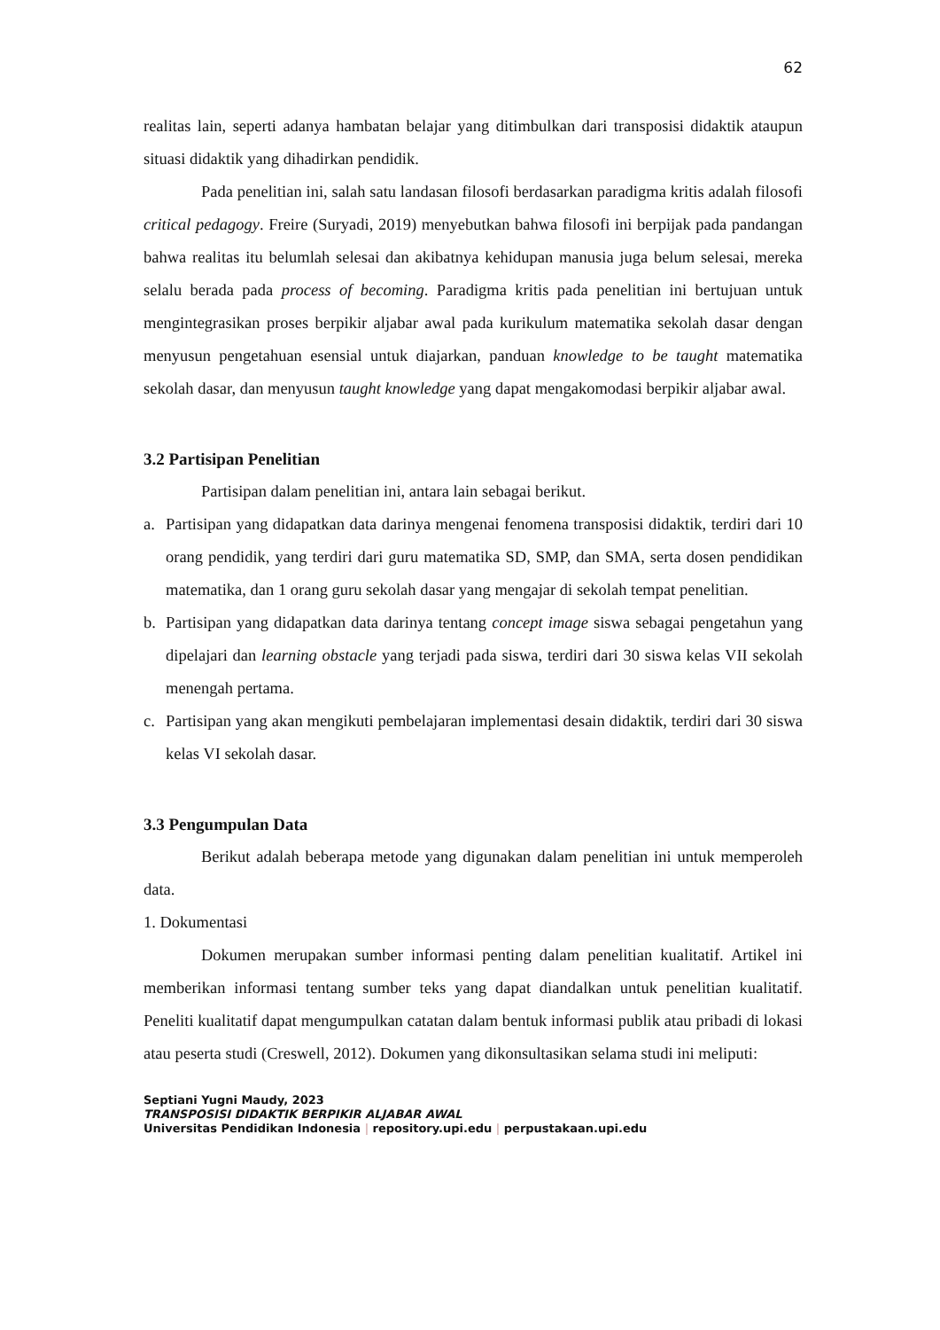62
realitas lain, seperti adanya hambatan belajar yang ditimbulkan dari transposisi didaktik ataupun situasi didaktik yang dihadirkan pendidik.
Pada penelitian ini, salah satu landasan filosofi berdasarkan paradigma kritis adalah filosofi critical pedagogy. Freire (Suryadi, 2019) menyebutkan bahwa filosofi ini berpijak pada pandangan bahwa realitas itu belumlah selesai dan akibatnya kehidupan manusia juga belum selesai, mereka selalu berada pada process of becoming. Paradigma kritis pada penelitian ini bertujuan untuk mengintegrasikan proses berpikir aljabar awal pada kurikulum matematika sekolah dasar dengan menyusun pengetahuan esensial untuk diajarkan, panduan knowledge to be taught matematika sekolah dasar, dan menyusun taught knowledge yang dapat mengakomodasi berpikir aljabar awal.
3.2 Partisipan Penelitian
Partisipan dalam penelitian ini, antara lain sebagai berikut.
a. Partisipan yang didapatkan data darinya mengenai fenomena transposisi didaktik, terdiri dari 10 orang pendidik, yang terdiri dari guru matematika SD, SMP, dan SMA, serta dosen pendidikan matematika, dan 1 orang guru sekolah dasar yang mengajar di sekolah tempat penelitian.
b. Partisipan yang didapatkan data darinya tentang concept image siswa sebagai pengetahun yang dipelajari dan learning obstacle yang terjadi pada siswa, terdiri dari 30 siswa kelas VII sekolah menengah pertama.
c. Partisipan yang akan mengikuti pembelajaran implementasi desain didaktik, terdiri dari 30 siswa kelas VI sekolah dasar.
3.3 Pengumpulan Data
Berikut adalah beberapa metode yang digunakan dalam penelitian ini untuk memperoleh data.
1. Dokumentasi
Dokumen merupakan sumber informasi penting dalam penelitian kualitatif. Artikel ini memberikan informasi tentang sumber teks yang dapat diandalkan untuk penelitian kualitatif. Peneliti kualitatif dapat mengumpulkan catatan dalam bentuk informasi publik atau pribadi di lokasi atau peserta studi (Creswell, 2012). Dokumen yang dikonsultasikan selama studi ini meliputi:
Septiani Yugni Maudy, 2023
TRANSPOSISI DIDAKTIK BERPIKIR ALJABAR AWAL
Universitas Pendidikan Indonesia | repository.upi.edu | perpustakaan.upi.edu